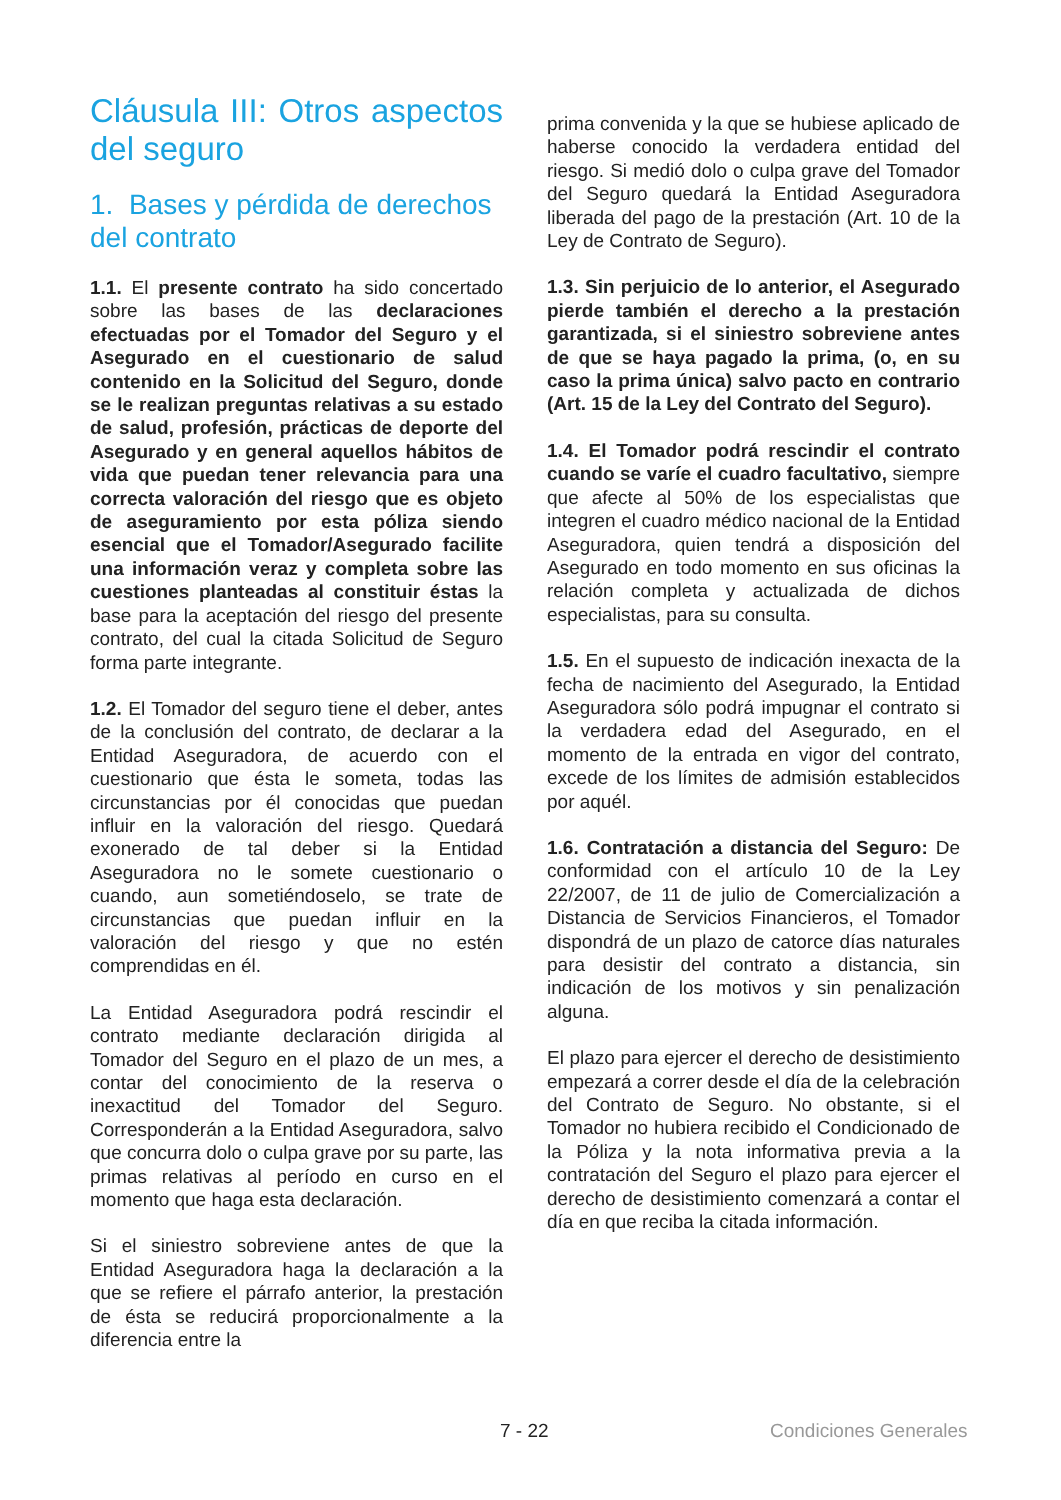Cláusula III: Otros aspectos del seguro
1. Bases y pérdida de derechos del contrato
1.1. El presente contrato ha sido concertado sobre las bases de las declaraciones efectuadas por el Tomador del Seguro y el Asegurado en el cuestionario de salud contenido en la Solicitud del Seguro, donde se le realizan preguntas relativas a su estado de salud, profesión, prácticas de deporte del Asegurado y en general aquellos hábitos de vida que puedan tener relevancia para una correcta valoración del riesgo que es objeto de aseguramiento por esta póliza siendo esencial que el Tomador/Asegurado facilite una información veraz y completa sobre las cuestiones planteadas al constituir éstas la base para la aceptación del riesgo del presente contrato, del cual la citada Solicitud de Seguro forma parte integrante.
1.2. El Tomador del seguro tiene el deber, antes de la conclusión del contrato, de declarar a la Entidad Aseguradora, de acuerdo con el cuestionario que ésta le someta, todas las circunstancias por él conocidas que puedan influir en la valoración del riesgo. Quedará exonerado de tal deber si la Entidad Aseguradora no le somete cuestionario o cuando, aun sometiéndoselo, se trate de circunstancias que puedan influir en la valoración del riesgo y que no estén comprendidas en él.
La Entidad Aseguradora podrá rescindir el contrato mediante declaración dirigida al Tomador del Seguro en el plazo de un mes, a contar del conocimiento de la reserva o inexactitud del Tomador del Seguro. Corresponderán a la Entidad Aseguradora, salvo que concurra dolo o culpa grave por su parte, las primas relativas al período en curso en el momento que haga esta declaración.
Si el siniestro sobreviene antes de que la Entidad Aseguradora haga la declaración a la que se refiere el párrafo anterior, la prestación de ésta se reducirá proporcionalmente a la diferencia entre la
prima convenida y la que se hubiese aplicado de haberse conocido la verdadera entidad del riesgo. Si medió dolo o culpa grave del Tomador del Seguro quedará la Entidad Aseguradora liberada del pago de la prestación (Art. 10 de la Ley de Contrato de Seguro).
1.3. Sin perjuicio de lo anterior, el Asegurado pierde también el derecho a la prestación garantizada, si el siniestro sobreviene antes de que se haya pagado la prima, (o, en su caso la prima única) salvo pacto en contrario (Art. 15 de la Ley del Contrato del Seguro).
1.4. El Tomador podrá rescindir el contrato cuando se varíe el cuadro facultativo, siempre que afecte al 50% de los especialistas que integren el cuadro médico nacional de la Entidad Aseguradora, quien tendrá a disposición del Asegurado en todo momento en sus oficinas la relación completa y actualizada de dichos especialistas, para su consulta.
1.5. En el supuesto de indicación inexacta de la fecha de nacimiento del Asegurado, la Entidad Aseguradora sólo podrá impugnar el contrato si la verdadera edad del Asegurado, en el momento de la entrada en vigor del contrato, excede de los límites de admisión establecidos por aquél.
1.6. Contratación a distancia del Seguro: De conformidad con el artículo 10 de la Ley 22/2007, de 11 de julio de Comercialización a Distancia de Servicios Financieros, el Tomador dispondrá de un plazo de catorce días naturales para desistir del contrato a distancia, sin indicación de los motivos y sin penalización alguna.
El plazo para ejercer el derecho de desistimiento empezará a correr desde el día de la celebración del Contrato de Seguro. No obstante, si el Tomador no hubiera recibido el Condicionado de la Póliza y la nota informativa previa a la contratación del Seguro el plazo para ejercer el derecho de desistimiento comenzará a contar el día en que reciba la citada información.
7 - 22 Condiciones Generales